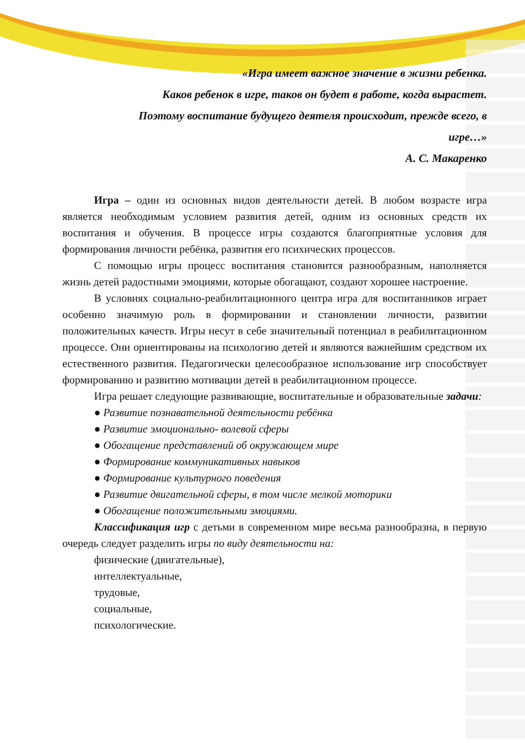«Игра имеет важное значение в жизни ребенка.
Каков ребенок в игре, таков он будет в работе, когда вырастет.
Поэтому воспитание будущего деятеля происходит, прежде всего, в
игре…»
А. С. Макаренко
Игра – один из основных видов деятельности детей. В любом возрасте игра является необходимым условием развития детей, одним из основных средств их воспитания и обучения. В процессе игры создаются благоприятные условия для формирования личности ребёнка, развития его психических процессов.
С помощью игры процесс воспитания становится разнообразным, наполняется жизнь детей радостными эмоциями, которые обогащают, создают хорошее настроение.
В условиях социально-реабилитационного центра игра для воспитанников играет особенно значимую роль в формировании и становлении личности, развитии положительных качеств. Игры несут в себе значительный потенциал в реабилитационном процессе. Они ориентированы на психологию детей и являются важнейшим средством их естественного развития. Педагогически целесообразное использование игр способствует формированию и развитию мотивации детей в реабилитационном процессе.
Игра решает следующие развивающие, воспитательные и образовательные задачи:
● Развитие познавательной деятельности ребёнка
● Развитие эмоционально- волевой сферы
● Обогащение представлений об окружающем мире
● Формирование коммуникативных навыков
● Формирование культурного поведения
● Развитие двигательной сферы, в том числе мелкой моторики
● Обогащение положительными эмоциями.
Классификация игр с детьми в современном мире весьма разнообразна, в первую очередь следует разделить игры по виду деятельности на:
физические (двигательные),
интеллектуальные,
трудовые,
социальные,
психологические.